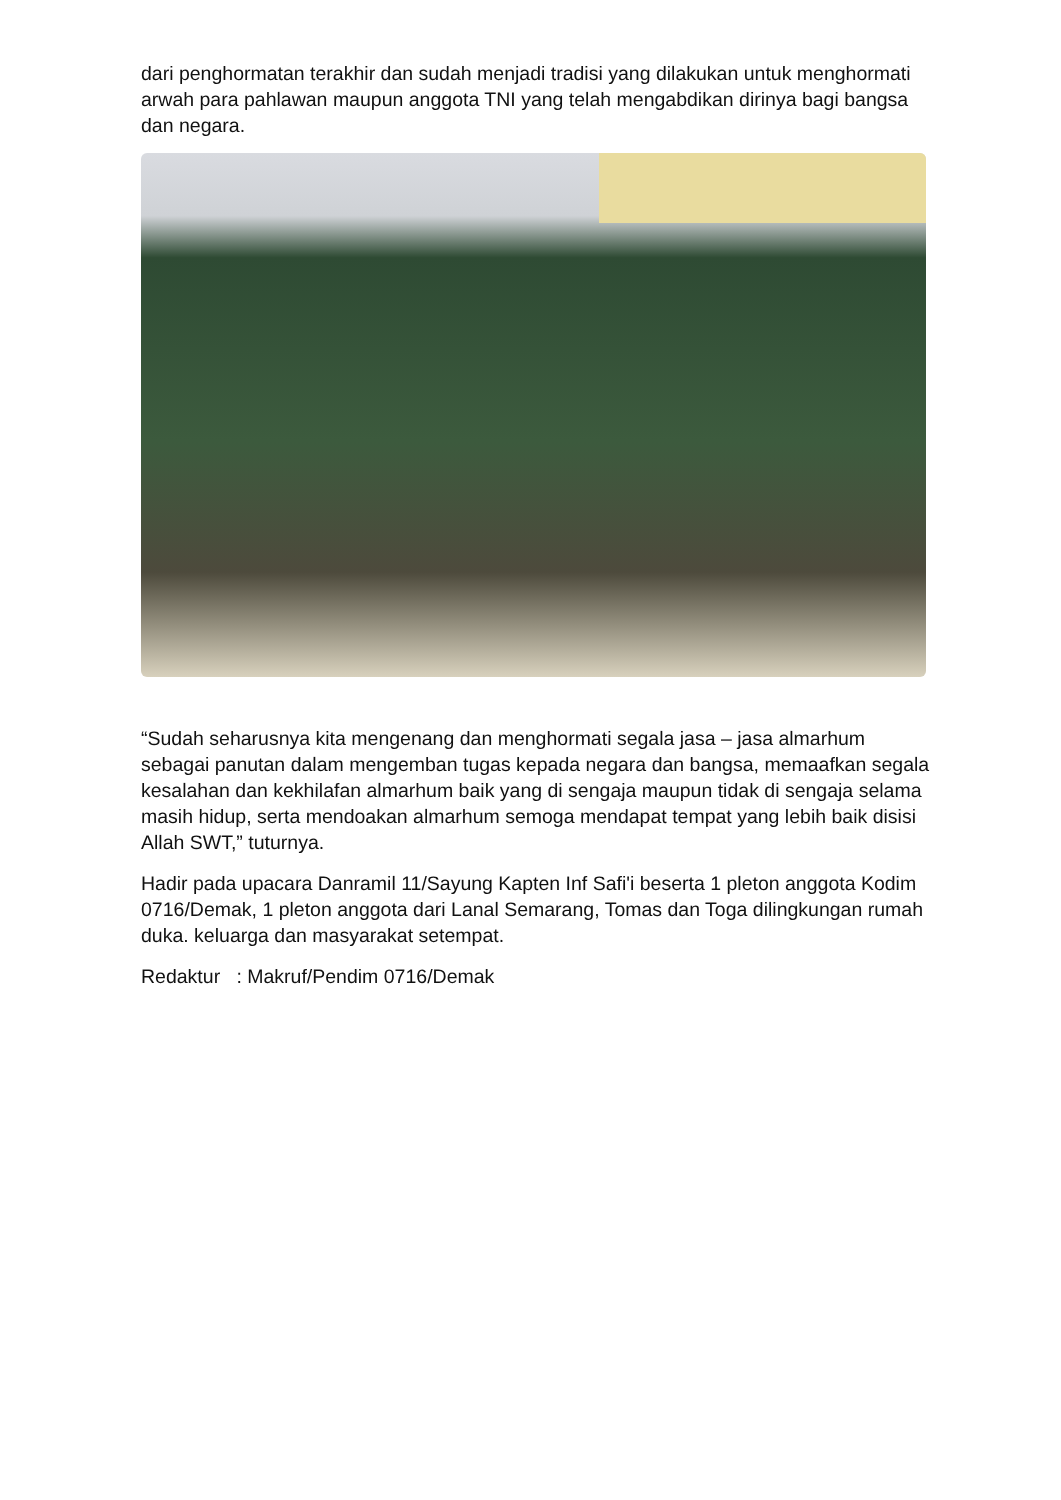dari penghormatan terakhir dan sudah menjadi tradisi yang dilakukan untuk menghormati arwah para pahlawan maupun anggota TNI yang telah mengabdikan dirinya bagi bangsa dan negara.
“Sudah seharusnya kita mengenang dan menghormati segala jasa – jasa almarhum sebagai panutan dalam mengemban tugas kepada negara dan bangsa, memaafkan segala kesalahan dan kekhilafan almarhum baik yang di sengaja maupun tidak di sengaja selama masih hidup, serta mendoakan almarhum semoga mendapat tempat yang lebih baik disisi Allah SWT,” tuturnya.
Hadir pada upacara Danramil 11/Sayung Kapten Inf Safi'i beserta 1 pleton anggota Kodim 0716/Demak, 1 pleton anggota dari Lanal Semarang, Tomas dan Toga dilingkungan rumah duka. keluarga dan masyarakat setempat.
Redaktur : Makruf/Pendim 0716/Demak